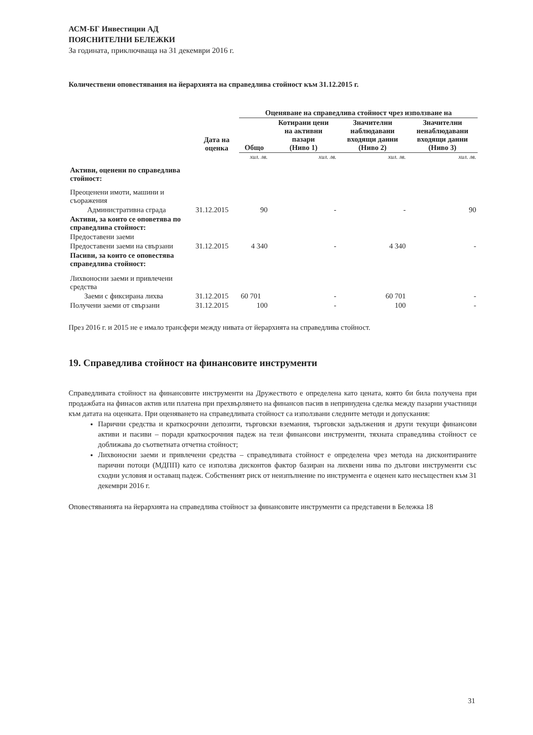АСМ-БГ Инвестиции АД
ПОЯСНИТЕЛНИ БЕЛЕЖКИ
За годината, приключваща на 31 декември 2016 г.
Количествени оповестявания на йерархията на справедлива стойност към 31.12.2015 г.
| | | Оценяване на справедлива стойност чрез използване на | | | |
| --- | --- | --- | --- | --- | --- |
| | Дата на оценка | Общо | Котирани цени на активни пазари (Ниво 1) | Значителни наблюдавани входящи данни (Ниво 2) | Значителни ненаблюдавани входящи данни (Ниво 3) |
| | | хил. лв. | хил. лв. | хил. лв. | хил. лв. |
| Активи, оценени по справедлива стойност: | | | | | |
| Преоценени имоти, машини и съоражения | | | | | |
| Административна сграда | 31.12.2015 | 90 | - | - | 90 |
| Активи, за които се оповетява по справедлива стойност: | | | | | |
| Предоставени заеми | | | | | |
| Предоставени заеми на свързани | 31.12.2015 | 4 340 | - | 4 340 | - |
| Пасиви, за които се оповестява справедлива стойност: | | | | | |
| Лихвоносни заеми и привлечени средства | | | | | |
| Заеми с фиксирана лихва | 31.12.2015 | 60 701 | - | 60 701 | - |
| Получени заеми от свързани | 31.12.2015 | 100 | - | 100 | - |
През 2016 г. и 2015 не е имало трансфери между нивата от йерархията на справедлива стойност.
19. Справедлива стойност на финансовите инструменти
Справедливата стойност на финансовите инструменти на Дружеството е определена като цената, която би била получена при продажбата на финасов актив или платена при прехвърлянето на финансов пасив в непринудена сделка между пазарни участници към датата на оценката. При оценяването на справедливата стойност са използвани следните методи и допускания:
Парични средства и краткосрочни депозити, търговски вземания, търговски задължения и други текущи финансови активи и пасиви – поради краткосрочния падеж на тези финансови инструменти, тяхната справедлива стойност се доближава до съответната отчетна стойност;
Лихвоносни заеми и привлечени средства – справедливата стойност е определена чрез метода на дисконтираните парични потоци (МДПП) като се използва дисконтов фактор базиран на лихвени нива по дългови инструменти със сходни условия и оставащ падеж. Собственият риск от неизпълнение по инструмента е оценен като несъществен към 31 декември 2016 г.
Оповестяванията на йерархията на справедлива стойност за финансовите инструменти са представени в Бележка 18
31